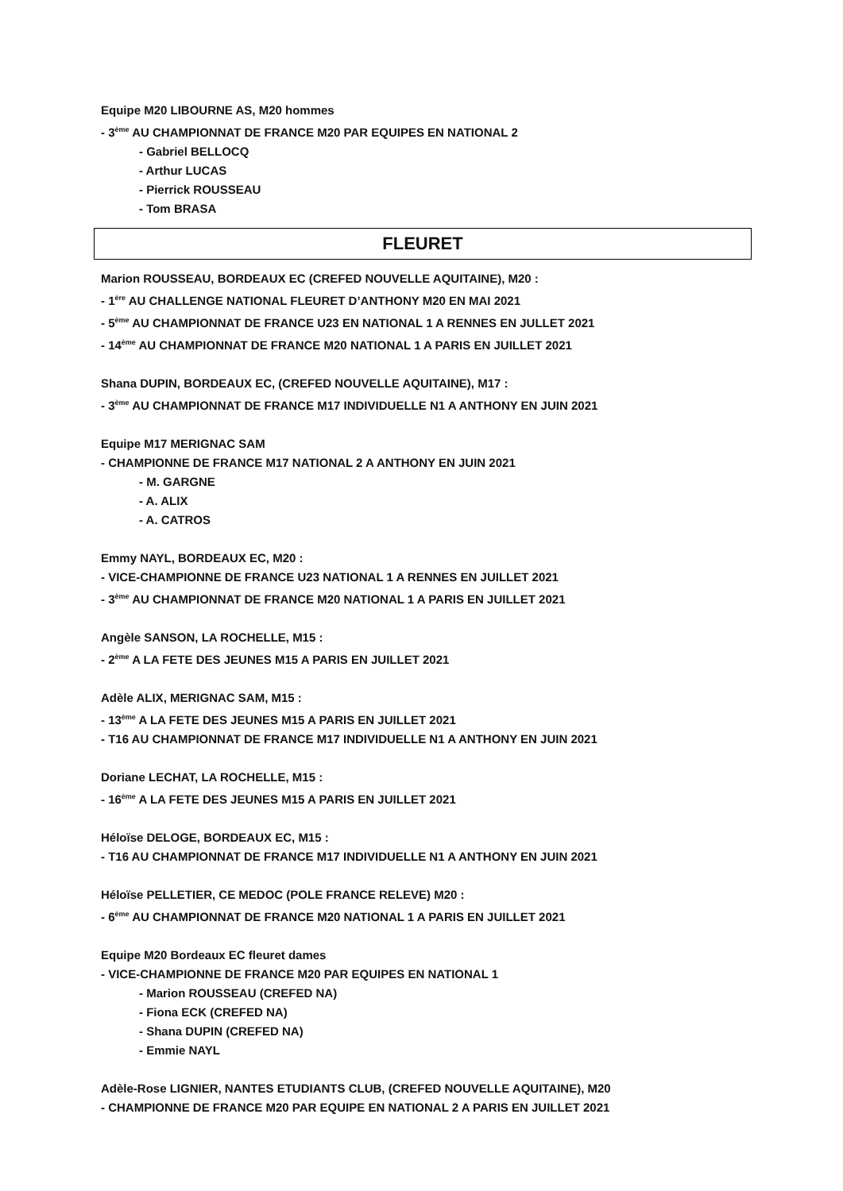Equipe M20 LIBOURNE AS, M20 hommes
- 3<sup>ème</sup> AU CHAMPIONNAT DE FRANCE M20 PAR EQUIPES EN NATIONAL 2
- Gabriel BELLOCQ
- Arthur LUCAS
- Pierrick ROUSSEAU
- Tom BRASA
FLEURET
Marion ROUSSEAU, BORDEAUX EC (CREFED NOUVELLE AQUITAINE), M20 :
- 1<sup>ère</sup> AU CHALLENGE NATIONAL FLEURET D’ANTHONY M20 EN MAI 2021
- 5<sup>ème</sup> AU CHAMPIONNAT DE FRANCE U23 EN NATIONAL 1 A RENNES EN JULLET 2021
- 14<sup>ème</sup> AU CHAMPIONNAT DE FRANCE M20 NATIONAL 1 A PARIS EN JUILLET 2021
Shana DUPIN, BORDEAUX EC, (CREFED NOUVELLE AQUITAINE), M17 :
- 3<sup>ème</sup> AU CHAMPIONNAT DE FRANCE M17 INDIVIDUELLE N1 A ANTHONY EN JUIN 2021
Equipe M17 MERIGNAC SAM
- CHAMPIONNE DE FRANCE M17 NATIONAL 2 A ANTHONY EN JUIN 2021
- M. GARGNE
- A. ALIX
- A. CATROS
Emmy NAYL, BORDEAUX EC, M20 :
- VICE-CHAMPIONNE DE FRANCE U23 NATIONAL 1 A RENNES EN JUILLET 2021
- 3<sup>ème</sup> AU CHAMPIONNAT DE FRANCE M20 NATIONAL 1 A PARIS EN JUILLET 2021
Angèle SANSON, LA ROCHELLE, M15 :
- 2<sup>ème</sup> A LA FETE DES JEUNES M15 A PARIS EN JUILLET 2021
Adèle ALIX, MERIGNAC SAM, M15 :
- 13<sup>ème</sup> A LA FETE DES JEUNES M15 A PARIS EN JUILLET 2021
- T16 AU CHAMPIONNAT DE FRANCE M17 INDIVIDUELLE N1 A ANTHONY EN JUIN 2021
Doriane LECHAT, LA ROCHELLE, M15 :
- 16<sup>ème</sup> A LA FETE DES JEUNES M15 A PARIS EN JUILLET 2021
Héloïse DELOGE, BORDEAUX EC, M15 :
- T16 AU CHAMPIONNAT DE FRANCE M17 INDIVIDUELLE N1 A ANTHONY EN JUIN 2021
Héloïse PELLETIER, CE MEDOC (POLE FRANCE RELEVE) M20 :
- 6<sup>ème</sup> AU CHAMPIONNAT DE FRANCE M20 NATIONAL 1 A PARIS EN JUILLET 2021
Equipe M20 Bordeaux EC fleuret dames
- VICE-CHAMPIONNE DE FRANCE M20 PAR EQUIPES EN NATIONAL 1
- Marion ROUSSEAU (CREFED NA)
- Fiona ECK (CREFED NA)
- Shana DUPIN (CREFED NA)
- Emmie NAYL
Adèle-Rose LIGNIER, NANTES ETUDIANTS CLUB, (CREFED NOUVELLE AQUITAINE), M20
- CHAMPIONNE DE FRANCE M20 PAR EQUIPE EN NATIONAL 2 A PARIS EN JUILLET 2021